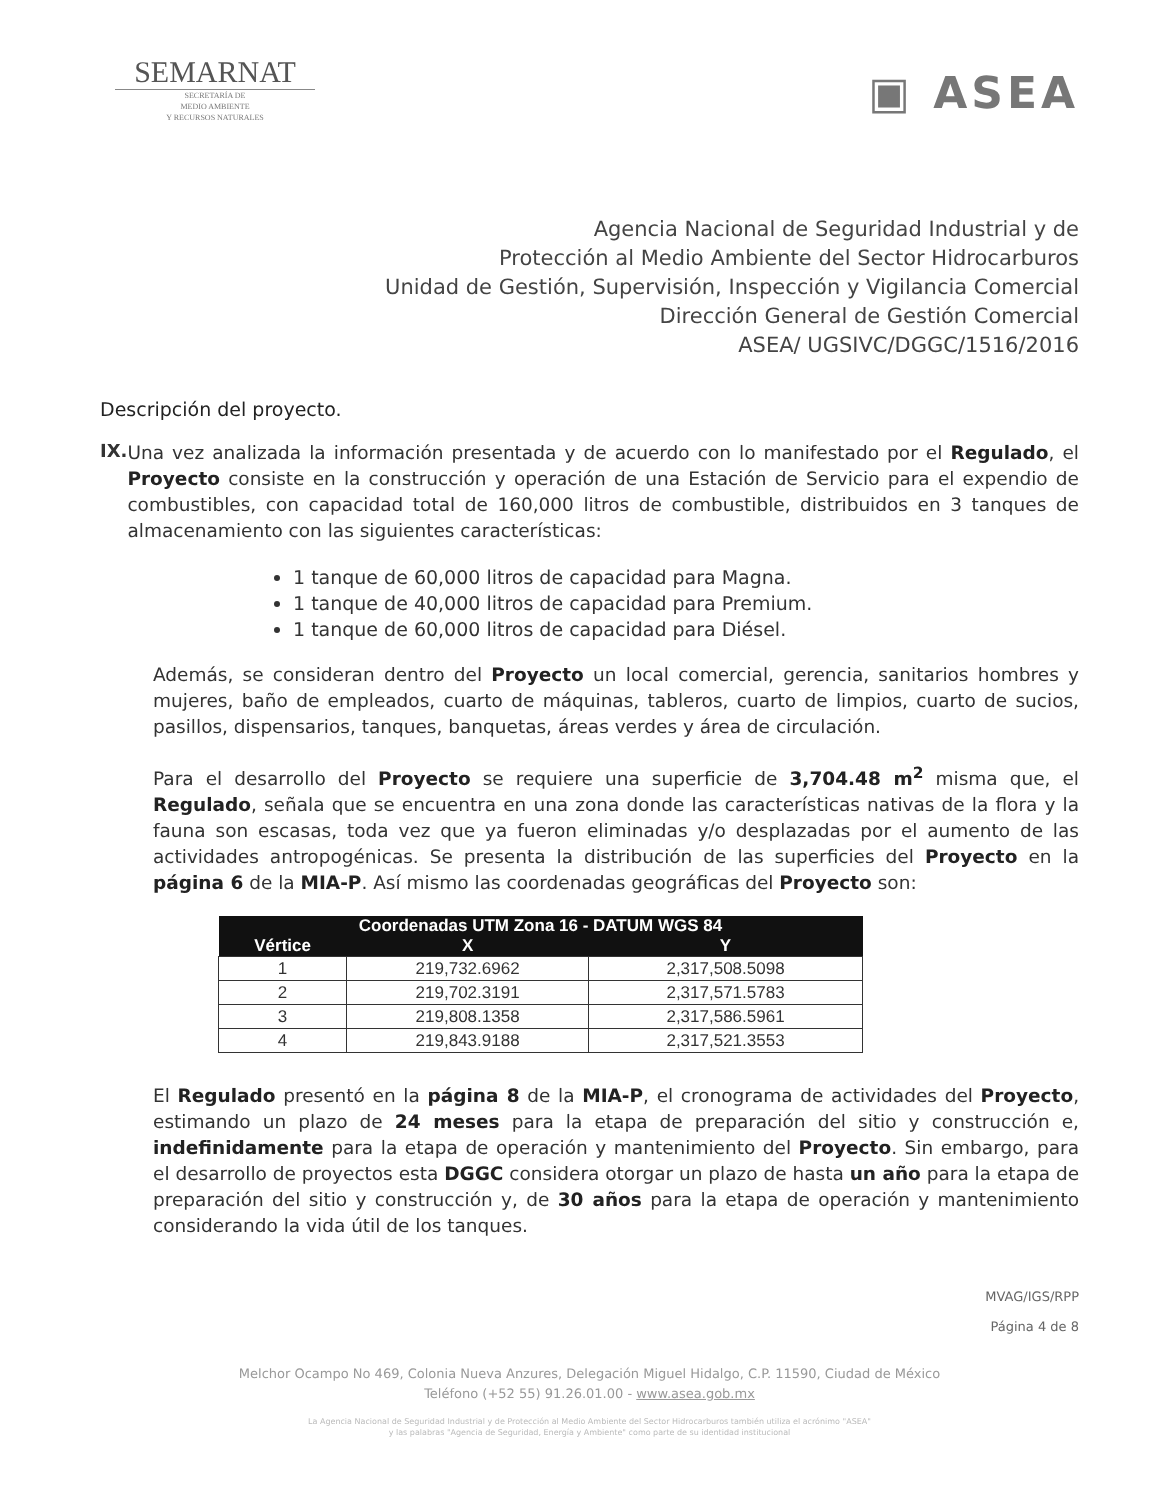SEMARNAT
SECRETARÍA DE
MEDIO AMBIENTE
Y RECURSOS NATURALES
▣ ASEA
Agencia Nacional de Seguridad Industrial y de
Protección al Medio Ambiente del Sector Hidrocarburos
Unidad de Gestión, Supervisión, Inspección y Vigilancia Comercial
Dirección General de Gestión Comercial
ASEA/ UGSIVC/DGGC/1516/2016
Descripción del proyecto.
IX.
Una vez analizada la información presentada y de acuerdo con lo manifestado por el Regulado, el Proyecto consiste en la construcción y operación de una Estación de Servicio para el expendio de combustibles, con capacidad total de 160,000 litros de combustible, distribuidos en 3 tanques de almacenamiento con las siguientes características:
1 tanque de 60,000 litros de capacidad para Magna.
1 tanque de 40,000 litros de capacidad para Premium.
1 tanque de 60,000 litros de capacidad para Diésel.
Además, se consideran dentro del Proyecto un local comercial, gerencia, sanitarios hombres y mujeres, baño de empleados, cuarto de máquinas, tableros, cuarto de limpios, cuarto de sucios, pasillos, dispensarios, tanques, banquetas, áreas verdes y área de circulación.
Para el desarrollo del Proyecto se requiere una superficie de 3,704.48 m<sup>2</sup> misma que, el Regulado, señala que se encuentra en una zona donde las características nativas de la flora y la fauna son escasas, toda vez que ya fueron eliminadas y/o desplazadas por el aumento de las actividades antropogénicas. Se presenta la distribución de las superficies del Proyecto en la página 6 de la MIA-P. Así mismo las coordenadas geográficas del Proyecto son:
| Coordenadas UTM Zona 16 - DATUM WGS 84 | | |
| --- | --- | --- |
| Vértice | X | Y |
| 1 | 219,732.6962 | 2,317,508.5098 |
| 2 | 219,702.3191 | 2,317,571.5783 |
| 3 | 219,808.1358 | 2,317,586.5961 |
| 4 | 219,843.9188 | 2,317,521.3553 |
El Regulado presentó en la página 8 de la MIA-P, el cronograma de actividades del Proyecto, estimando un plazo de 24 meses para la etapa de preparación del sitio y construcción e, indefinidamente para la etapa de operación y mantenimiento del Proyecto. Sin embargo, para el desarrollo de proyectos esta DGGC considera otorgar un plazo de hasta un año para la etapa de preparación del sitio y construcción y, de 30 años para la etapa de operación y mantenimiento considerando la vida útil de los tanques.
MVAG/IGS/RPP
Página 4 de 8
Melchor Ocampo No 469, Colonia Nueva Anzures, Delegación Miguel Hidalgo, C.P. 11590, Ciudad de México
Teléfono (+52 55) 91.26.01.00 - www.asea.gob.mx
La Agencia Nacional de Seguridad Industrial y de Protección al Medio Ambiente del Sector Hidrocarburos también utiliza el acrónimo "ASEA"
y las palabras "Agencia de Seguridad, Energía y Ambiente" como parte de su identidad institucional